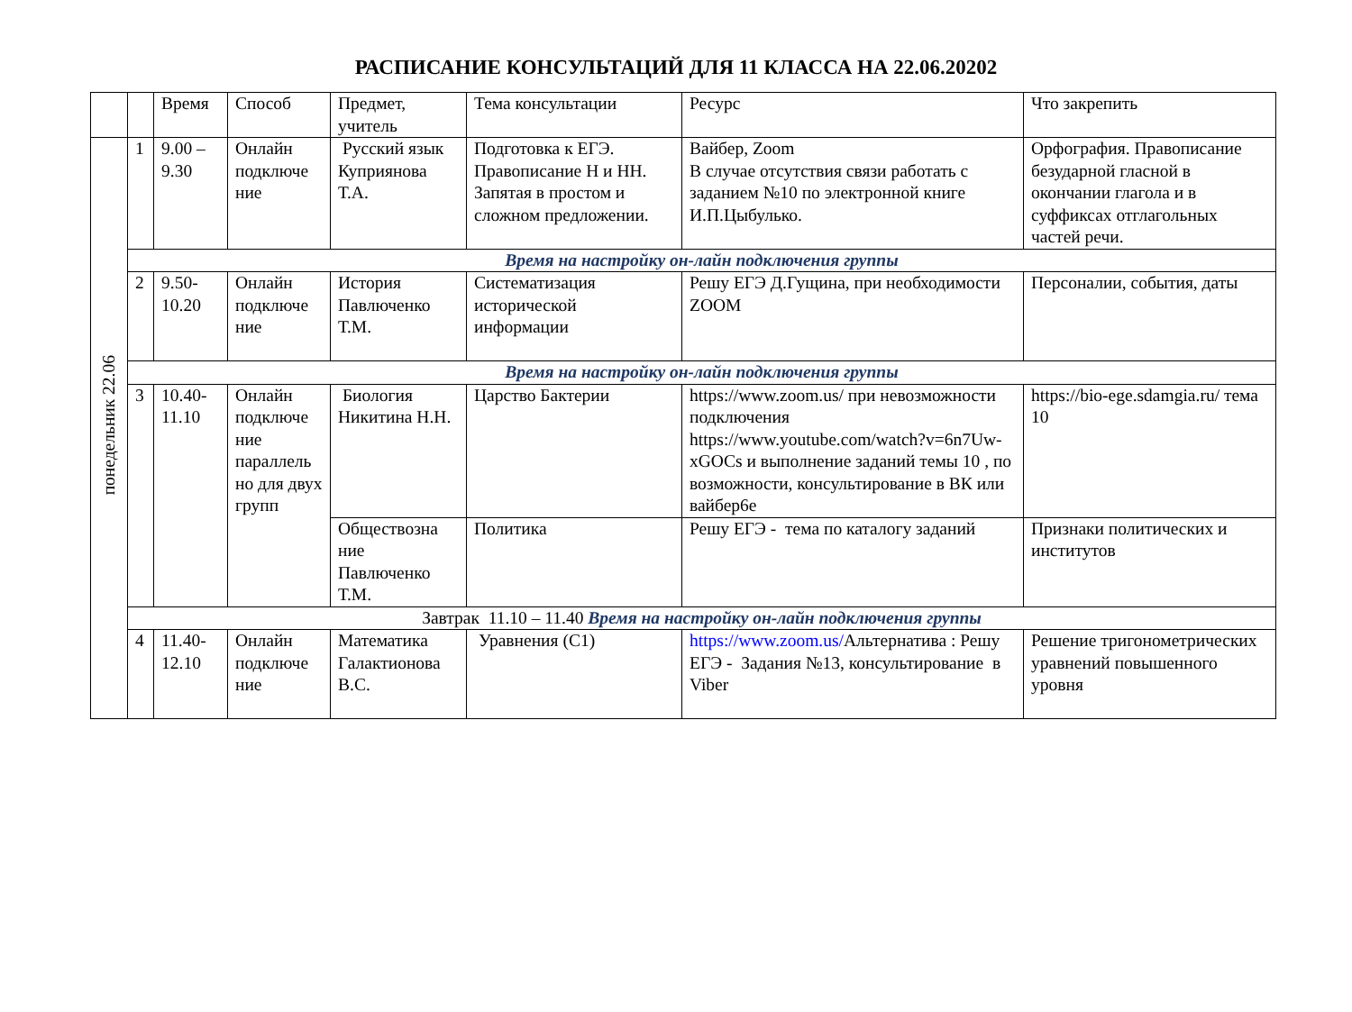РАСПИСАНИЕ КОНСУЛЬТАЦИЙ ДЛЯ 11 КЛАССА НА 22.06.20202
| | | Время | Способ | Предмет, учитель | Тема консультации | Ресурс | Что закрепить |
| понедельник 22.06 | 1 | 9.00 – 9.30 | Онлайн подключе ние | Русский язык Куприянова Т.А. | Подготовка к ЕГЭ. Правописание Н и НН. Запятая в простом и сложном предложении. | Вайбер, Zoom В случае отсутствия связи работать с заданием №10 по электронной книге И.П.Цыбулько. | Орфография. Правописание безударной гласной в окончании глагола и в суффиксах отглагольных частей речи. |
| | Время на настройку он-лайн подключения группы | | | | | | |
| | 2 | 9.50-10.20 | Онлайн подключе ние | История Павлюченко Т.М. | Систематизация исторической информации | Решу ЕГЭ Д.Гущина, при необходимости ZOOM | Персоналии, события, даты |
| | Время на настройку он-лайн подключения группы | | | | | | |
| | 3 | 10.40-11.10 | Онлайн подключе ние параллель но для двух групп | Биология Никитина Н.Н. | Царство Бактерии | https://www.zoom.us/ при невозможности подключения https://www.youtube.com/watch?v=6n7Uw-xGOCs и выполнение заданий темы 10 , по возможности, консультирование в ВК или вайбер6е | https://bio-ege.sdamgia.ru/ тема 10 |
| | | | | Обществозна ние Павлюченко Т.М. | Политика | Решу ЕГЭ - тема по каталогу заданий | Признаки политических и институтов |
| | Завтрак 11.10 – 11.40 Время на настройку он-лайн подключения группы | | | | | | |
| | 4 | 11.40-12.10 | Онлайн подключе ние | Математика Галактионова В.С. | Уравнения (С1) | https://www.zoom.us/ Альтернатива : Решу ЕГЭ - Задания №13, консультирование в Viber | Решение тригонометрических уравнений повышенного уровня |